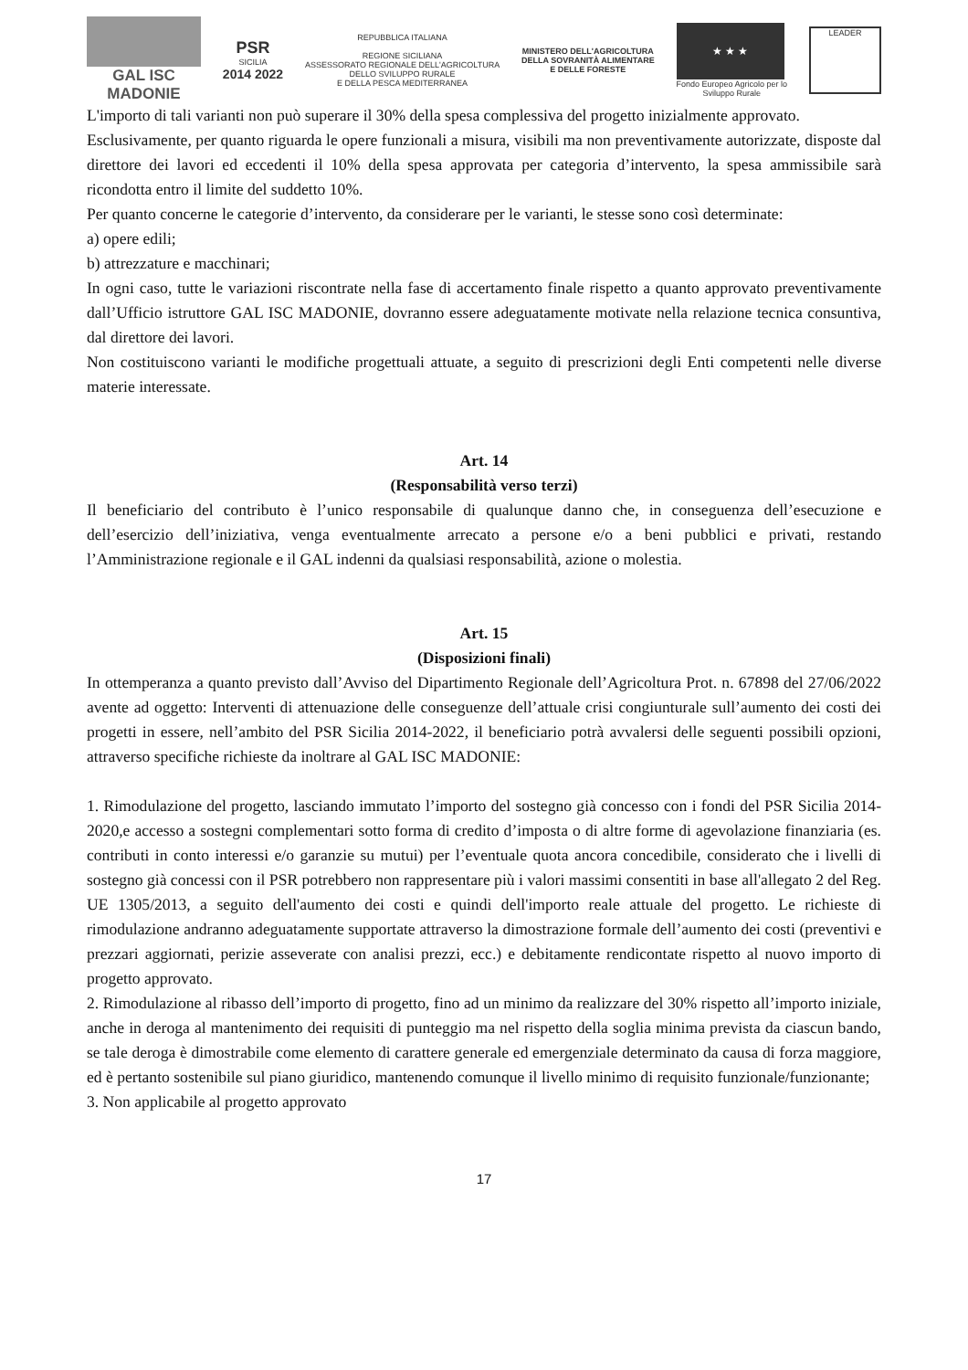GAL ISC MADONIE
PSR
SICILIA
2014 2022
REPUBBLICA ITALIANA
REGIONE SICILIANA
ASSESSORATO REGIONALE DELL'AGRICOLTURA
DELLO SVILUPPO RURALE
E DELLA PESCA MEDITERRANEA
MINISTERO DELL'AGRICOLTURA
DELLA SOVRANITÀ ALIMENTARE
E DELLE FORESTE
★ ★ ★
Fondo Europeo Agricolo per lo
Sviluppo Rurale
LEADER
L'importo di tali varianti non può superare il 30% della spesa complessiva del progetto inizialmente approvato.
Esclusivamente, per quanto riguarda le opere funzionali a misura, visibili ma non preventivamente autorizzate, disposte dal direttore dei lavori ed eccedenti il 10% della spesa approvata per categoria d’intervento, la spesa ammissibile sarà ricondotta entro il limite del suddetto 10%.
Per quanto concerne le categorie d’intervento, da considerare per le varianti, le stesse sono così determinate:
a) opere edili;
b) attrezzature e macchinari;
In ogni caso, tutte le variazioni riscontrate nella fase di accertamento finale rispetto a quanto approvato preventivamente dall’Ufficio istruttore GAL ISC MADONIE, dovranno essere adeguatamente motivate nella relazione tecnica consuntiva, dal direttore dei lavori.
Non costituiscono varianti le modifiche progettuali attuate, a seguito di prescrizioni degli Enti competenti nelle diverse materie interessate.
Art. 14
(Responsabilità verso terzi)
Il beneficiario del contributo è l’unico responsabile di qualunque danno che, in conseguenza dell’esecuzione e dell’esercizio dell’iniziativa, venga eventualmente arrecato a persone e/o a beni pubblici e privati, restando l’Amministrazione regionale e il GAL indenni da qualsiasi responsabilità, azione o molestia.
Art. 15
(Disposizioni finali)
In ottemperanza a quanto previsto dall’Avviso del Dipartimento Regionale dell’Agricoltura Prot. n. 67898 del 27/06/2022 avente ad oggetto: Interventi di attenuazione delle conseguenze dell’attuale crisi congiunturale sull’aumento dei costi dei progetti in essere, nell’ambito del PSR Sicilia 2014-2022, il beneficiario potrà avvalersi delle seguenti possibili opzioni, attraverso specifiche richieste da inoltrare al GAL ISC MADONIE:
1. Rimodulazione del progetto, lasciando immutato l’importo del sostegno già concesso con i fondi del PSR Sicilia 2014-2020,e accesso a sostegni complementari sotto forma di credito d’imposta o di altre forme di agevolazione finanziaria (es. contributi in conto interessi e/o garanzie su mutui) per l’eventuale quota ancora concedibile, considerato che i livelli di sostegno già concessi con il PSR potrebbero non rappresentare più i valori massimi consentiti in base all'allegato 2 del Reg. UE 1305/2013, a seguito dell'aumento dei costi e quindi dell'importo reale attuale del progetto. Le richieste di rimodulazione andranno adeguatamente supportate attraverso la dimostrazione formale dell’aumento dei costi (preventivi e prezzari aggiornati, perizie asseverate con analisi prezzi, ecc.) e debitamente rendicontate rispetto al nuovo importo di progetto approvato.
2. Rimodulazione al ribasso dell’importo di progetto, fino ad un minimo da realizzare del 30% rispetto all’importo iniziale, anche in deroga al mantenimento dei requisiti di punteggio ma nel rispetto della soglia minima prevista da ciascun bando, se tale deroga è dimostrabile come elemento di carattere generale ed emergenziale determinato da causa di forza maggiore, ed è pertanto sostenibile sul piano giuridico, mantenendo comunque il livello minimo di requisito funzionale/funzionante;
3. Non applicabile al progetto approvato
17